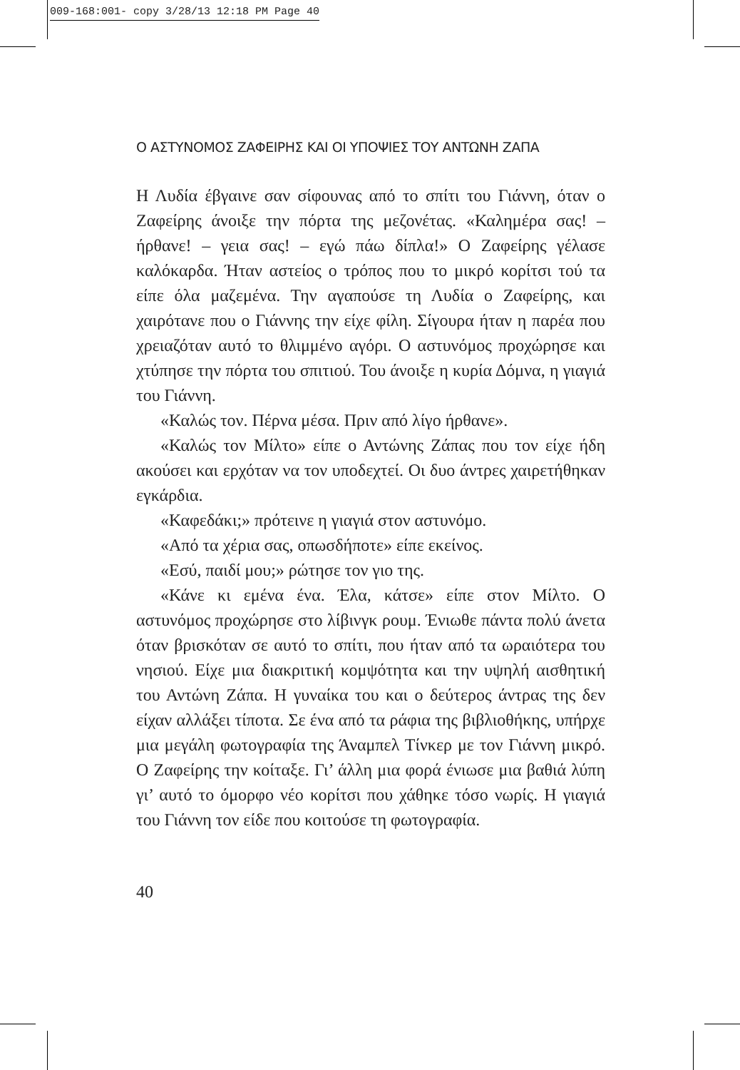009-168:001- copy 3/28/13 12:18 PM Page 40
Ο ΑΣΤΥΝΟΜΟΣ ΖΑΦΕΙΡΗΣ ΚΑΙ ΟΙ ΥΠΟΨΙΕΣ ΤΟΥ ΑΝΤΩΝΗ ΖΑΠΑ
Η Λυδία έβγαινε σαν σίφουνας από το σπίτι του Γιάννη, όταν ο Ζαφείρης άνοιξε την πόρτα της μεζονέτας. «Καλημέρα σας! – ήρθανε! – γεια σας! – εγώ πάω δίπλα!» Ο Ζαφείρης γέλασε καλόκαρδα. Ήταν αστείος ο τρόπος που το μικρό κορίτσι τού τα είπε όλα μαζεμένα. Την αγαπούσε τη Λυδία ο Ζαφείρης, και χαιρότανε που ο Γιάννης την είχε φίλη. Σίγουρα ήταν η παρέα που χρειαζόταν αυτό το θλιμμένο αγόρι. Ο αστυνόμος προχώρησε και χτύπησε την πόρτα του σπιτιού. Του άνοιξε η κυρία Δόμνα, η γιαγιά του Γιάννη.
«Καλώς τον. Πέρνα μέσα. Πριν από λίγο ήρθανε».
«Καλώς τον Μίλτο» είπε ο Αντώνης Ζάπας που τον είχε ήδη ακούσει και ερχόταν να τον υποδεχτεί. Οι δυο άντρες χαιρετήθηκαν εγκάρδια.
«Καφεδάκι;» πρότεινε η γιαγιά στον αστυνόμο.
«Από τα χέρια σας, οπωσδήποτε» είπε εκείνος.
«Εσύ, παιδί μου;» ρώτησε τον γιο της.
«Κάνε κι εμένα ένα. Έλα, κάτσε» είπε στον Μίλτο. Ο αστυνόμος προχώρησε στο λίβινγκ ρουμ. Ένιωθε πάντα πολύ άνετα όταν βρισκόταν σε αυτό το σπίτι, που ήταν από τα ωραιότερα του νησιού. Είχε μια διακριτική κομψότητα και την υψηλή αισθητική του Αντώνη Ζάπα. Η γυναίκα του και ο δεύτερος άντρας της δεν είχαν αλλάξει τίποτα. Σε ένα από τα ράφια της βιβλιοθήκης, υπήρχε μια μεγάλη φωτογραφία της Άναμπελ Τίνκερ με τον Γιάννη μικρό. Ο Ζαφείρης την κοίταξε. Γι’ άλλη μια φορά ένιωσε μια βαθιά λύπη γι’ αυτό το όμορφο νέο κορίτσι που χάθηκε τόσο νωρίς. Η γιαγιά του Γιάννη τον είδε που κοιτούσε τη φωτογραφία.
40